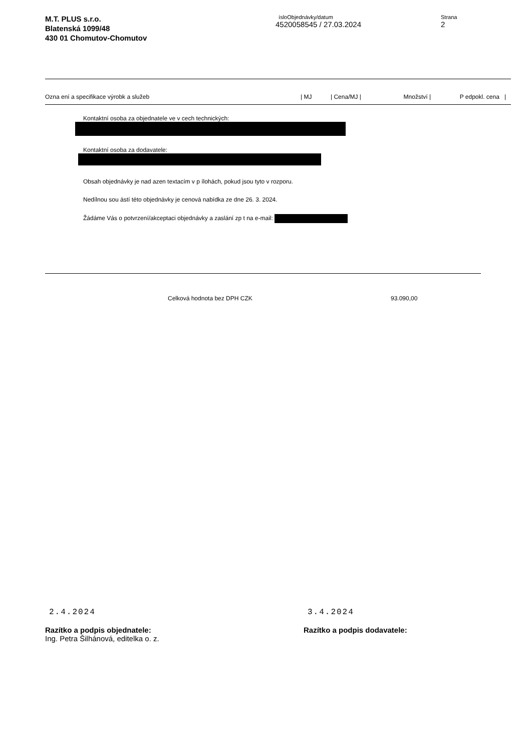M.T. PLUS s.r.o.
Blatenská 1099/48
430 01 Chomutov-Chomutov
ísloObjednávky/datum
4520058545 / 27.03.2024
Strana
2
Ozna ení a specifikace výrobk a služeb | MJ | Cena/MJ | Množství | P edpokl. cena |
Kontaktní osoba za objednatele ve v cech technických:
Kontaktní osoba za dodavatele:
Obsah objednávky je nad azen textacím v p ílohách, pokud jsou tyto v rozporu.
Nedílnou sou ástí této objednávky je cenová nabídka ze dne 26. 3. 2024.
Žádáme Vás o potvrzení/akceptaci objednávky a zaslání zp t na e-mail:
Celková hodnota bez DPH CZK 93.090,00
2.4.2024
Razítko a podpis objednatele:
Ing. Petra Šilhánová, editelka o. z.
3.4.2024
Razítko a podpis dodavatele: